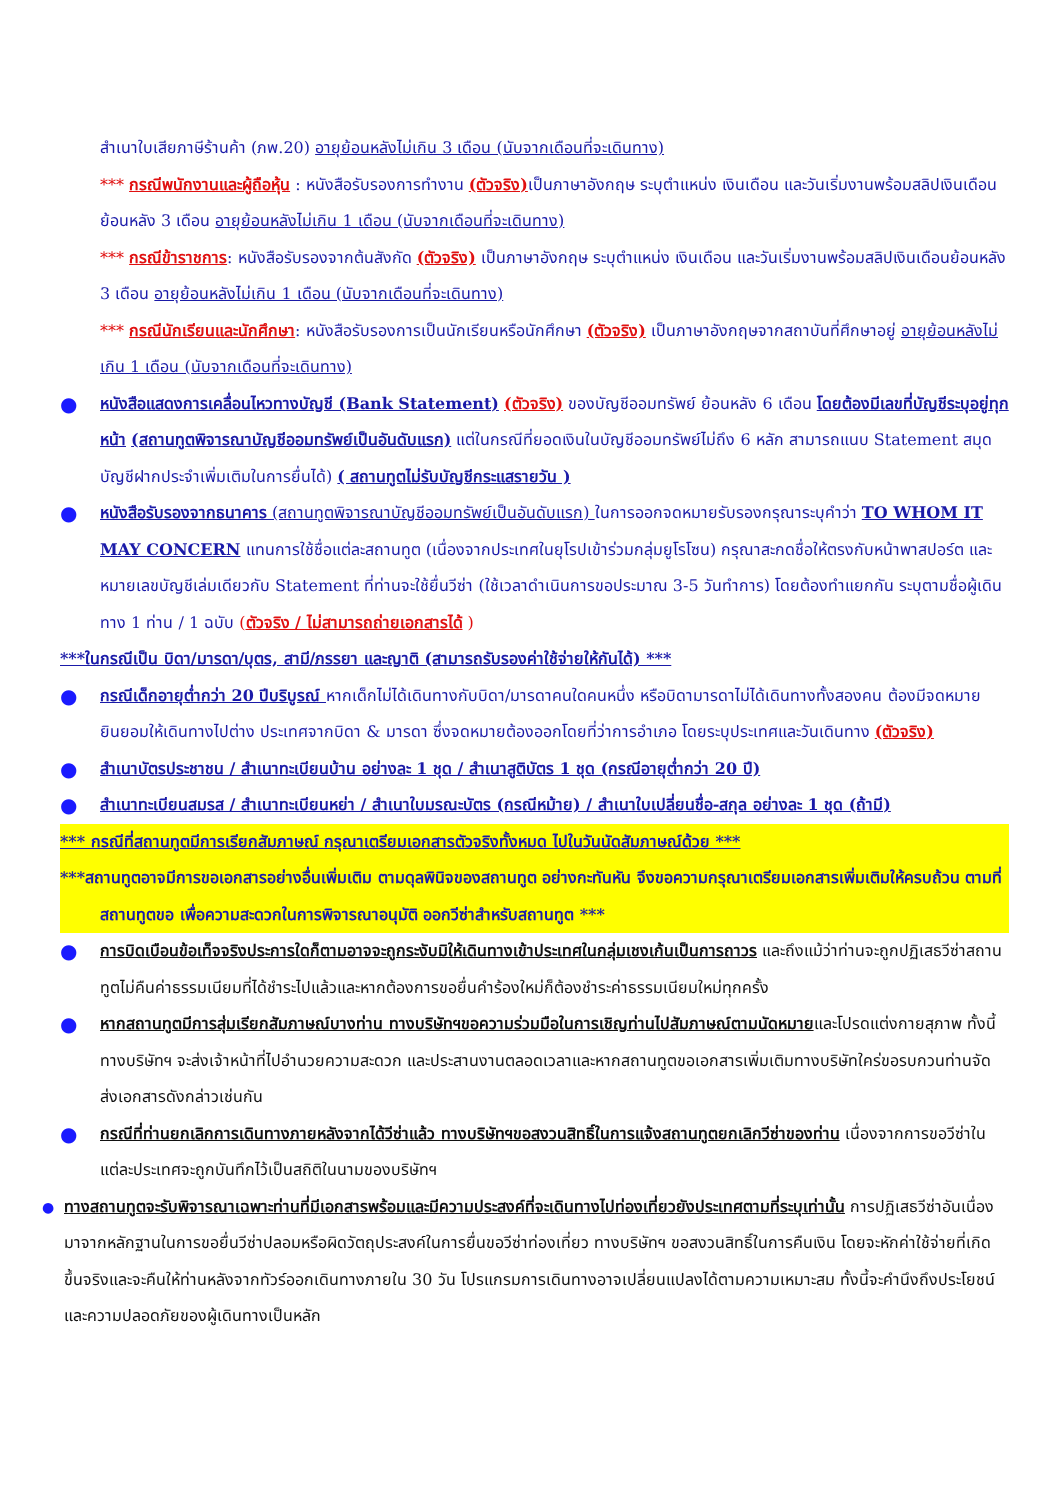สำเนาใบเสียภาษีร้านค้า (ภพ.20) อายุย้อนหลังไม่เกิน 3 เดือน (นับจากเดือนที่จะเดินทาง)
*** กรณีพนักงานและผู้ถือหุ้น : หนังสือรับรองการทำงาน (ตัวจริง) เป็นภาษาอังกฤษ ระบุตำแหน่ง เงินเดือน และวันเริ่มงานพร้อมสลิปเงินเดือน ย้อนหลัง 3 เดือน อายุย้อนหลังไม่เกิน 1 เดือน (นับจากเดือนที่จะเดินทาง)
*** กรณีข้าราชการ: หนังสือรับรองจากต้นสังกัด (ตัวจริง) เป็นภาษาอังกฤษ ระบุตำแหน่ง เงินเดือน และวันเริ่มงานพร้อมสลิปเงินเดือนย้อนหลัง 3 เดือน อายุย้อนหลังไม่เกิน 1 เดือน (นับจากเดือนที่จะเดินทาง)
*** กรณีนักเรียนและนักศึกษา: หนังสือรับรองการเป็นนักเรียนหรือนักศึกษา (ตัวจริง) เป็นภาษาอังกฤษจากสถาบันที่ศึกษาอยู่ อายุย้อนหลังไม่เกิน 1 เดือน (นับจากเดือนที่จะเดินทาง)
●
หนังสือแสดงการเคลื่อนไหวทางบัญชี (Bank Statement) (ตัวจริง) ของบัญชีออมทรัพย์ ย้อนหลัง 6 เดือน โดยต้องมีเลขที่บัญชีระบุอยู่ทุกหน้า (สถานทูตพิจารณาบัญชีออมทรัพย์เป็นอันดับแรก) แต่ในกรณีที่ยอดเงินในบัญชีออมทรัพย์ไม่ถึง 6 หลัก สามารถแนบ Statement สมุดบัญชีฝากประจำเพิ่มเติมในการยื่นได้) ( สถานทูตไม่รับบัญชีกระแสรายวัน )
●
หนังสือรับรองจากธนาคาร (สถานทูตพิจารณาบัญชีออมทรัพย์เป็นอันดับแรก) ในการออกจดหมายรับรองกรุณาระบุคำว่า TO WHOM IT MAY CONCERN แทนการใช้ชื่อแต่ละสถานทูต (เนื่องจากประเทศในยุโรปเข้าร่วมกลุ่มยูโรโซน) กรุณาสะกดชื่อให้ตรงกับหน้าพาสปอร์ต และหมายเลขบัญชีเล่มเดียวกับ Statement ที่ท่านจะใช้ยื่นวีซ่า (ใช้เวลาดำเนินการขอประมาณ 3-5 วันทำการ) โดยต้องทำแยกกัน ระบุตามชื่อผู้เดินทาง 1 ท่าน / 1 ฉบับ (ตัวจริง / ไม่สามารถถ่ายเอกสารได้ )
***ในกรณีเป็น บิดา/มารดา/บุตร, สามี/ภรรยา และญาติ (สามารถรับรองค่าใช้จ่ายให้กันได้) ***
●
กรณีเด็กอายุต่ำกว่า 20 ปีบริบูรณ์ หากเด็กไม่ได้เดินทางกับบิดา/มารดาคนใดคนหนึ่ง หรือบิดามารดาไม่ได้เดินทางทั้งสองคน ต้องมีจดหมายยินยอมให้เดินทางไปต่าง ประเทศจากบิดา & มารดา ซึ่งจดหมายต้องออกโดยที่ว่าการอำเภอ โดยระบุประเทศและวันเดินทาง (ตัวจริง)
●
สำเนาบัตรประชาชน / สำเนาทะเบียนบ้าน อย่างละ 1 ชุด / สำเนาสูติบัตร 1 ชุด (กรณีอายุต่ำกว่า 20 ปี)
●
สำเนาทะเบียนสมรส / สำเนาทะเบียนหย่า / สำเนาใบมรณะบัตร (กรณีหม้าย) / สำเนาใบเปลี่ยนชื่อ-สกุล อย่างละ 1 ชุด (ถ้ามี)
*** กรณีที่สถานทูตมีการเรียกสัมภาษณ์ กรุณาเตรียมเอกสารตัวจริงทั้งหมด ไปในวันนัดสัมภาษณ์ด้วย ***
***สถานทูตอาจมีการขอเอกสารอย่างอื่นเพิ่มเติม ตามดุลพินิจของสถานทูต อย่างกะทันหัน จึงขอความกรุณาเตรียมเอกสารเพิ่มเติมให้ครบถ้วน ตามที่สถานทูตขอ เพื่อความสะดวกในการพิจารณาอนุมัติ ออกวีซ่าสำหรับสถานทูต ***
●
การบิดเบือนข้อเท็จจริงประการใดก็ตามอาจจะถูกระงับมิให้เดินทางเข้าประเทศในกลุ่มเชงเก้นเป็นการถาวร และถึงแม้ว่าท่านจะถูกปฏิเสธวีซ่าสถานทูตไม่คืนค่าธรรมเนียมที่ได้ชำระไปแล้วและหากต้องการขอยื่นคำร้องใหม่ก็ต้องชำระค่าธรรมเนียมใหม่ทุกครั้ง
●
หากสถานทูตมีการสุ่มเรียกสัมภาษณ์บางท่าน ทางบริษัทฯขอความร่วมมือในการเชิญท่านไปสัมภาษณ์ตามนัดหมายและโปรดแต่งกายสุภาพ ทั้งนี้ทางบริษัทฯ จะส่งเจ้าหน้าที่ไปอำนวยความสะดวก และประสานงานตลอดเวลาและหากสถานทูตขอเอกสารเพิ่มเติมทางบริษัทใคร่ขอรบกวนท่านจัดส่งเอกสารดังกล่าวเช่นกัน
●
กรณีที่ท่านยกเลิกการเดินทางภายหลังจากได้วีซ่าแล้ว ทางบริษัทฯขอสงวนสิทธิ์ในการแจ้งสถานทูตยกเลิกวีซ่าของท่าน เนื่องจากการขอวีซ่าในแต่ละประเทศจะถูกบันทึกไว้เป็นสถิติในนามของบริษัทฯ
● ทางสถานทูตจะรับพิจารณาเฉพาะท่านที่มีเอกสารพร้อมและมีความประสงค์ที่จะเดินทางไปท่องเที่ยวยังประเทศตามที่ระบุเท่านั้น การปฏิเสธวีซ่าอันเนื่องมาจากหลักฐานในการขอยื่นวีซ่าปลอมหรือผิดวัตถุประสงค์ในการยื่นขอวีซ่าท่องเที่ยว ทางบริษัทฯ ขอสงวนสิทธิ์ในการคืนเงิน โดยจะหักค่าใช้จ่ายที่เกิดขึ้นจริงและจะคืนให้ท่านหลังจากทัวร์ออกเดินทางภายใน 30 วัน โปรแกรมการเดินทางอาจเปลี่ยนแปลงได้ตามความเหมาะสม ทั้งนี้จะคำนึงถึงประโยชน์และความปลอดภัยของผู้เดินทางเป็นหลัก